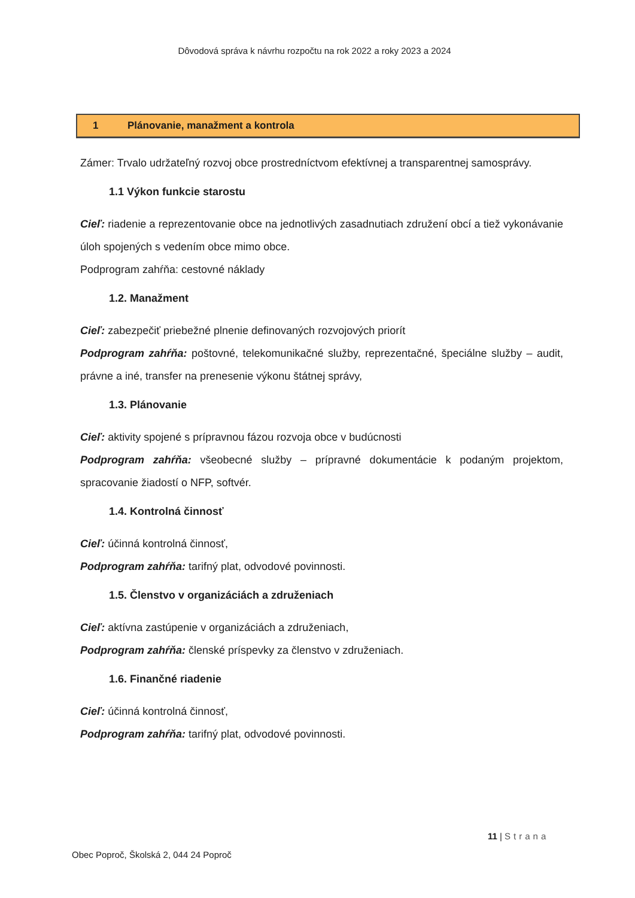Dôvodová správa k návrhu rozpočtu na rok 2022 a roky 2023 a 2024
1 Plánovanie, manažment a kontrola
Zámer: Trvalo udržateľný rozvoj obce prostredníctvom efektívnej a transparentnej samosprávy.
1.1 Výkon funkcie starostu
Cieľ: riadenie a reprezentovanie obce na jednotlivých zasadnutiach združení obcí a tiež vykonávanie úloh spojených s vedením obce mimo obce.
Podprogram zahŕňa: cestovné náklady
1.2. Manažment
Cieľ: zabezpečiť priebežné plnenie definovaných rozvojových priorít
Podprogram zahŕňa: poštovné, telekomunikačné služby, reprezentačné, špeciálne služby – audit, právne a iné, transfer na prenesenie výkonu štátnej správy,
1.3. Plánovanie
Cieľ: aktivity spojené s prípravnou fázou rozvoja obce v budúcnosti
Podprogram zahŕňa: všeobecné služby – prípravné dokumentácie k podaným projektom, spracovanie žiadostí o NFP, softvér.
1.4. Kontrolná činnosť
Cieľ: účinná kontrolná činnosť,
Podprogram zahŕňa: tarifný plat, odvodové povinnosti.
1.5. Členstvo v organizáciách a združeniach
Cieľ: aktívna zastúpenie v organizáciách a združeniach,
Podprogram zahŕňa: členské príspevky za členstvo v združeniach.
1.6. Finančné riadenie
Cieľ: účinná kontrolná činnosť,
Podprogram zahŕňa: tarifný plat, odvodové povinnosti.
11 | Strana
Obec Poproč, Školská 2, 044 24 Poproč